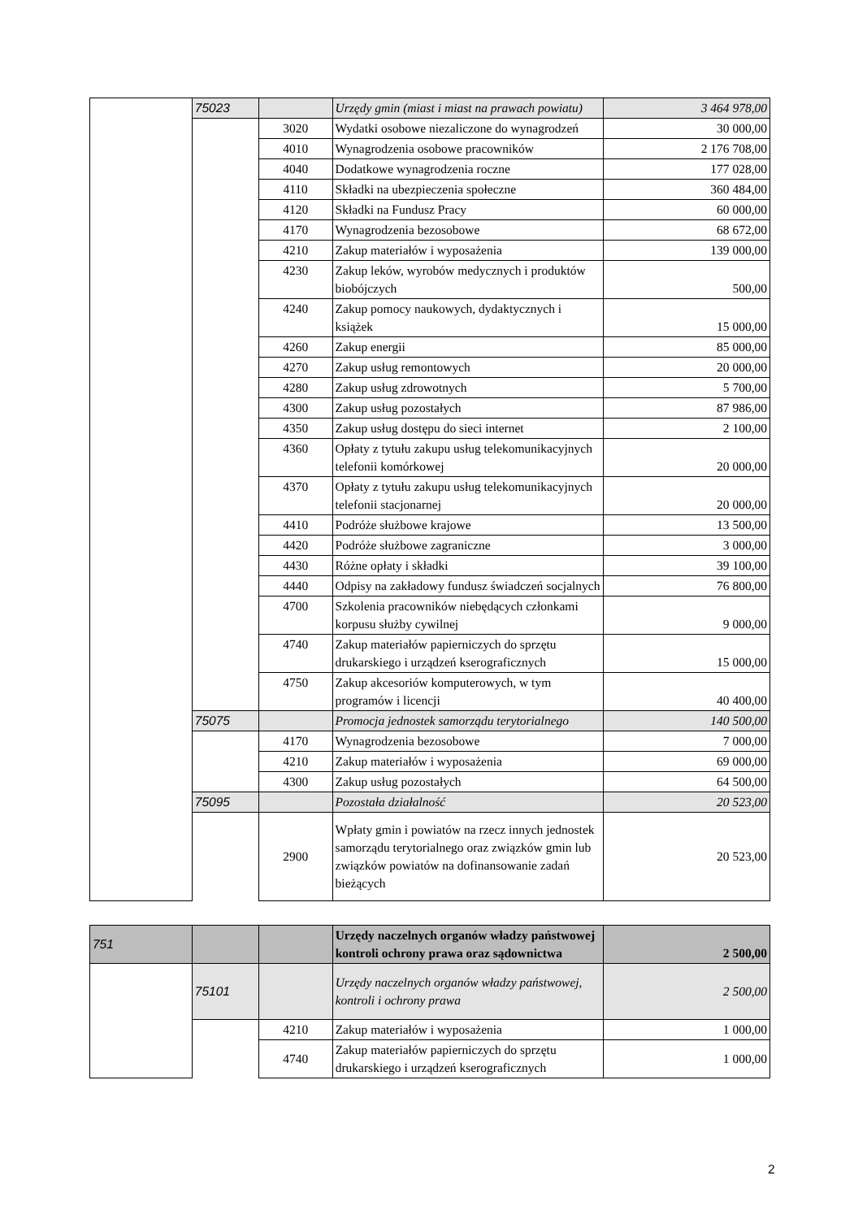| | 75023 | | Urzędy gmin (miast i miast na prawach powiatu) | 3 464 978,00 |
| | | 3020 | Wydatki osobowe niezaliczone do wynagrodzeń | 30 000,00 |
| | | 4010 | Wynagrodzenia osobowe pracowników | 2 176 708,00 |
| | | 4040 | Dodatkowe wynagrodzenia roczne | 177 028,00 |
| | | 4110 | Składki na ubezpieczenia społeczne | 360 484,00 |
| | | 4120 | Składki na Fundusz Pracy | 60 000,00 |
| | | 4170 | Wynagrodzenia bezosobowe | 68 672,00 |
| | | 4210 | Zakup materiałów i wyposażenia | 139 000,00 |
| | | 4230 | Zakup leków, wyrobów medycznych i produktów biobójczych | 500,00 |
| | | 4240 | Zakup pomocy naukowych, dydaktycznych i książek | 15 000,00 |
| | | 4260 | Zakup energii | 85 000,00 |
| | | 4270 | Zakup usług remontowych | 20 000,00 |
| | | 4280 | Zakup usług zdrowotnych | 5 700,00 |
| | | 4300 | Zakup usług pozostałych | 87 986,00 |
| | | 4350 | Zakup usług dostępu do sieci internet | 2 100,00 |
| | | 4360 | Opłaty z tytułu zakupu usług telekomunikacyjnych telefonii komórkowej | 20 000,00 |
| | | 4370 | Opłaty z tytułu zakupu usług telekomunikacyjnych telefonii stacjonarnej | 20 000,00 |
| | | 4410 | Podróże służbowe krajowe | 13 500,00 |
| | | 4420 | Podróże służbowe zagraniczne | 3 000,00 |
| | | 4430 | Różne opłaty i składki | 39 100,00 |
| | | 4440 | Odpisy na zakładowy fundusz świadczeń socjalnych | 76 800,00 |
| | | 4700 | Szkolenia pracowników niebędących członkami korpusu służby cywilnej | 9 000,00 |
| | | 4740 | Zakup materiałów papierniczych do sprzętu drukarskiego i urządzeń kserograficznych | 15 000,00 |
| | | 4750 | Zakup akcesoriów komputerowych, w tym programów i licencji | 40 400,00 |
| | 75075 | | Promocja jednostek samorządu terytorialnego | 140 500,00 |
| | | 4170 | Wynagrodzenia bezosobowe | 7 000,00 |
| | | 4210 | Zakup materiałów i wyposażenia | 69 000,00 |
| | | 4300 | Zakup usług pozostałych | 64 500,00 |
| | 75095 | | Pozostała działalność | 20 523,00 |
| | | 2900 | Wpłaty gmin i powiatów na rzecz innych jednostek samorządu terytorialnego oraz związków gmin lub związków powiatów na dofinansowanie zadań bieżących | 20 523,00 |
| 751 | | | Urzędy naczelnych organów władzy państwowej kontroli ochrony prawa oraz sądownictwa | 2 500,00 |
| | 75101 | | Urzędy naczelnych organów władzy państwowej, kontroli i ochrony prawa | 2 500,00 |
| | | 4210 | Zakup materiałów i wyposażenia | 1 000,00 |
| | | 4740 | Zakup materiałów papierniczych do sprzętu drukarskiego i urządzeń kserograficznych | 1 000,00 |
2